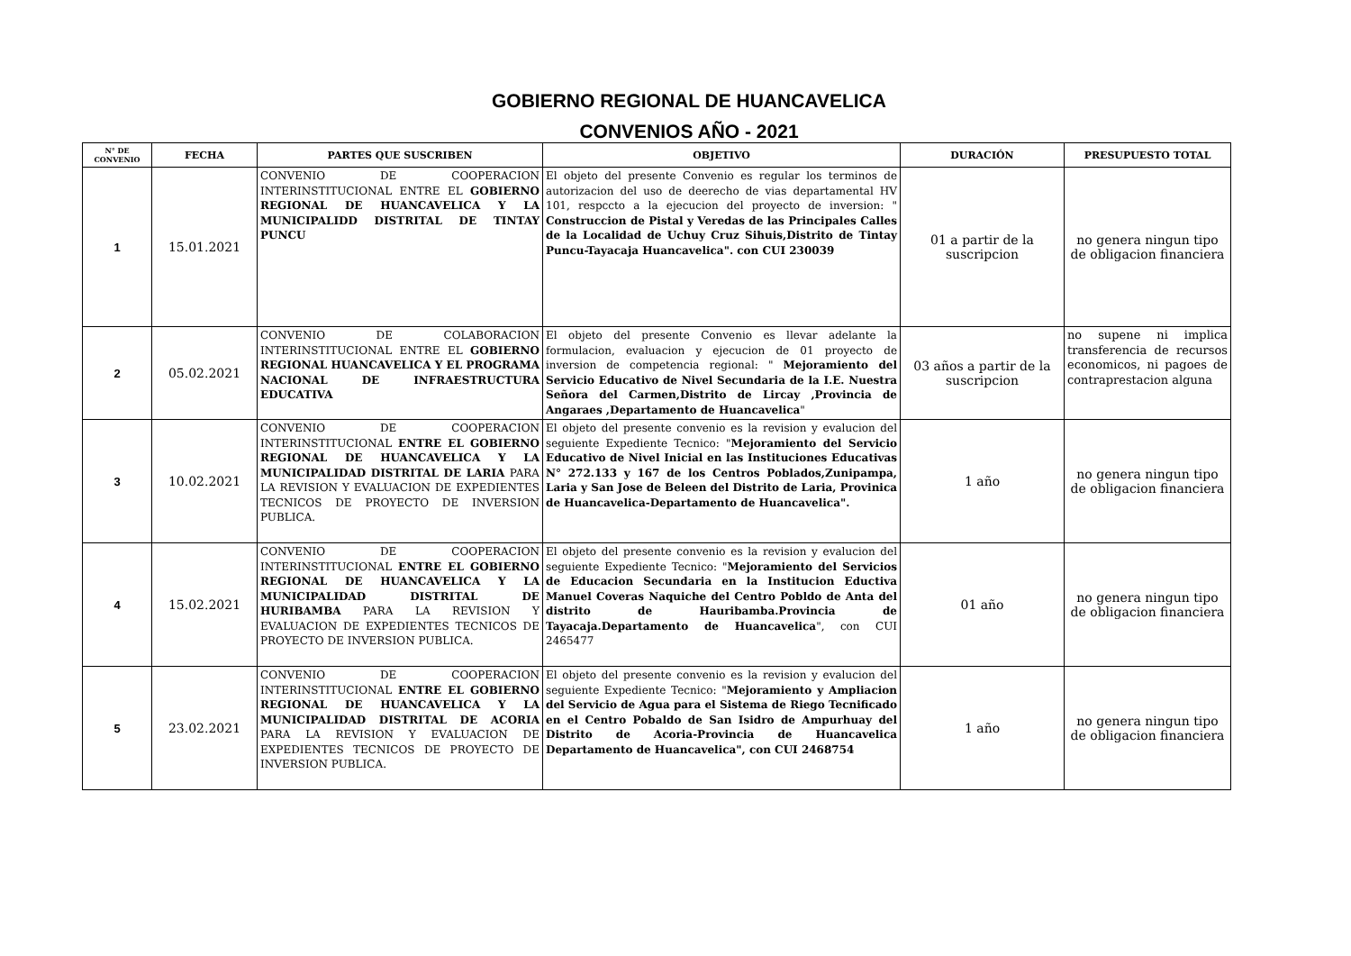GOBIERNO REGIONAL DE HUANCAVELICA
CONVENIOS AÑO - 2021
| N° DE CONVENIO | FECHA | PARTES QUE SUSCRIBEN | OBJETIVO | DURACIÓN | PRESUPUESTO TOTAL |
| --- | --- | --- | --- | --- | --- |
| 1 | 15.01.2021 | CONVENIO DE COOPERACION INTERINSTITUCIONAL ENTRE EL GOBIERNO REGIONAL DE HUANCAVELICA Y LA MUNICIPALIDD DISTRITAL DE TINTAY PUNCU | El objeto del presente Convenio es regular los terminos de autorizacion del uso de deerecho de vias departamental HV 101, respccto a la ejecucion del proyecto de inversion: " Construccion de Pistal y Veredas de las Principales Calles de la Localidad de Uchuy Cruz Sihuis,Distrito de Tintay Puncu-Tayacaja Huancavelica". con CUI 230039 | 01 a partir de la suscripcion | no genera ningun tipo de obligacion financiera |
| 2 | 05.02.2021 | CONVENIO DE COLABORACION INTERINSTITUCIONAL ENTRE EL GOBIERNO REGIONAL HUANCAVELICA Y EL PROGRAMA NACIONAL DE INFRAESTRUCTURA EDUCATIVA | El objeto del presente Convenio es llevar adelante la formulacion, evaluacion y ejecucion de 01 proyecto de inversion de competencia regional: " Mejoramiento del Servicio Educativo de Nivel Secundaria de la I.E. Nuestra Señora del Carmen,Distrito de Lircay ,Provincia de Angaraes ,Departamento de Huancavelica " | 03 años a partir de la suscripcion | no supene ni implica transferencia de recursos economicos, ni pagoes de contraprestacion alguna |
| 3 | 10.02.2021 | CONVENIO DE COOPERACION INTERINSTITUCIONAL ENTRE EL GOBIERNO REGIONAL DE HUANCAVELICA Y LA MUNICIPALIDAD DISTRITAL DE LARIA PARA LA REVISION Y EVALUACION DE EXPEDIENTES TECNICOS DE PROYECTO DE INVERSION PUBLICA. | El objeto del presente convenio es la revision y evalucion del seguiente Expediente Tecnico: " Mejoramiento del Servicio Educativo de Nivel Inicial en las Instituciones Educativas N° 272.133 y 167 de los Centros Poblados,Zunipampa, Laria y San Jose de Beleen del Distrito de Laria, Provinica de Huancavelica-Departamento de Huancavelica". | 1 año | no genera ningun tipo de obligacion financiera |
| 4 | 15.02.2021 | CONVENIO DE COOPERACION INTERINSTITUCIONAL ENTRE EL GOBIERNO REGIONAL DE HUANCAVELICA Y LA MUNICIPALIDAD DISTRITAL DE HURIBAMBA PARA LA REVISION Y EVALUACION DE EXPEDIENTES TECNICOS DE PROYECTO DE INVERSION PUBLICA. | El objeto del presente convenio es la revision y evalucion del seguiente Expediente Tecnico: " Mejoramiento del Servicios de Educacion Secundaria en la Institucion Eductiva Manuel Coveras Naquiche del Centro Pobldo de Anta del distrito de Hauribamba.Provincia de Tayacaja.Departamento de Huancavelica ", con CUI 2465477 | 01 año | no genera ningun tipo de obligacion financiera |
| 5 | 23.02.2021 | CONVENIO DE COOPERACION INTERINSTITUCIONAL ENTRE EL GOBIERNO REGIONAL DE HUANCAVELICA Y LA MUNICIPALIDAD DISTRITAL DE ACORIA PARA LA REVISION Y EVALUACION DE EXPEDIENTES TECNICOS DE PROYECTO DE INVERSION PUBLICA. | El objeto del presente convenio es la revision y evalucion del seguiente Expediente Tecnico: " Mejoramiento y Ampliacion del Servicio de Agua para el Sistema de Riego Tecnificado en el Centro Pobaldo de San Isidro de Ampurhuay del Distrito de Acoria-Provincia de Huancavelica Departamento de Huancavelica", con CUI 2468754 | 1 año | no genera ningun tipo de obligacion financiera |